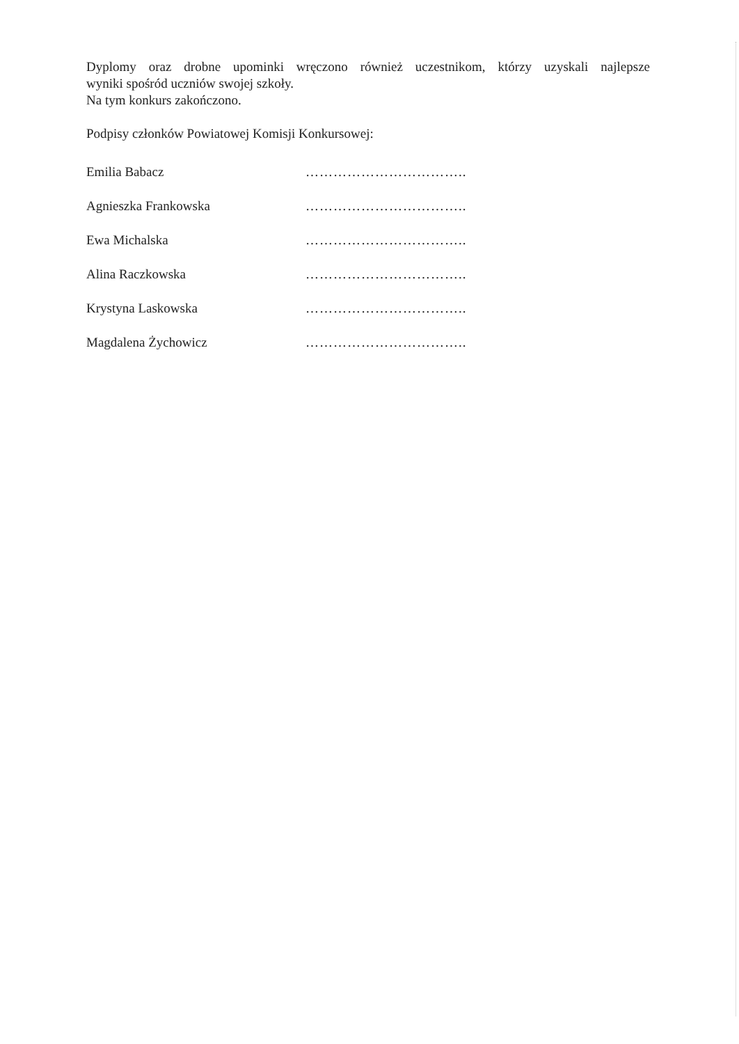Dyplomy oraz drobne upominki wręczono również uczestnikom, którzy uzyskali najlepsze
wyniki spośród uczniów swojej szkoły.
Na tym konkurs zakończono.
Podpisy członków Powiatowej Komisji Konkursowej:
Emilia Babacz ……………………………..
Agnieszka Frankowska ……………………………..
Ewa Michalska ……………………………..
Alina Raczkowska ……………………………..
Krystyna Laskowska ……………………………..
Magdalena Żychowicz ……………………………..